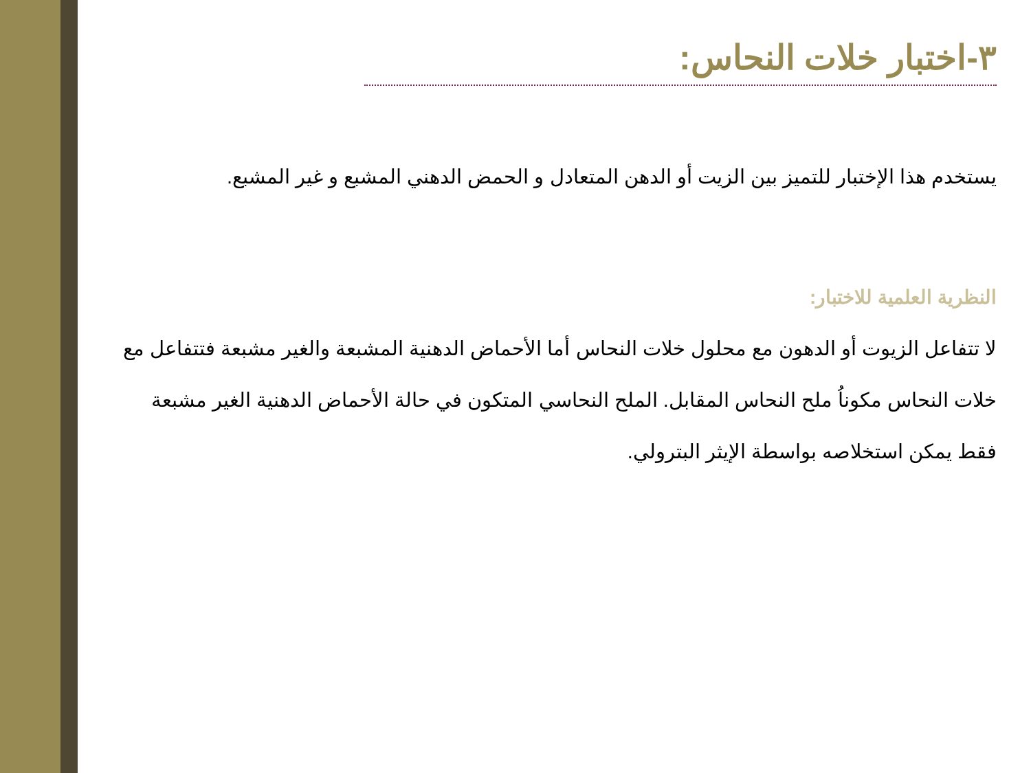٣-اختبار خلات النحاس:
يستخدم هذا الإختبار للتميز بين الزيت أو الدهن المتعادل و الحمض الدهني المشبع و غير المشبع.
النظرية العلمية للاختبار:
لا تتفاعل الزيوت أو الدهون مع محلول خلات النحاس أما الأحماض الدهنية المشبعة والغير مشبعة فتتفاعل مع خلات النحاس مكوناُ ملح النحاس المقابل. الملح النحاسي المتكون في حالة الأحماض الدهنية الغير مشبعة فقط يمكن استخلاصه بواسطة الإيثر البترولي.